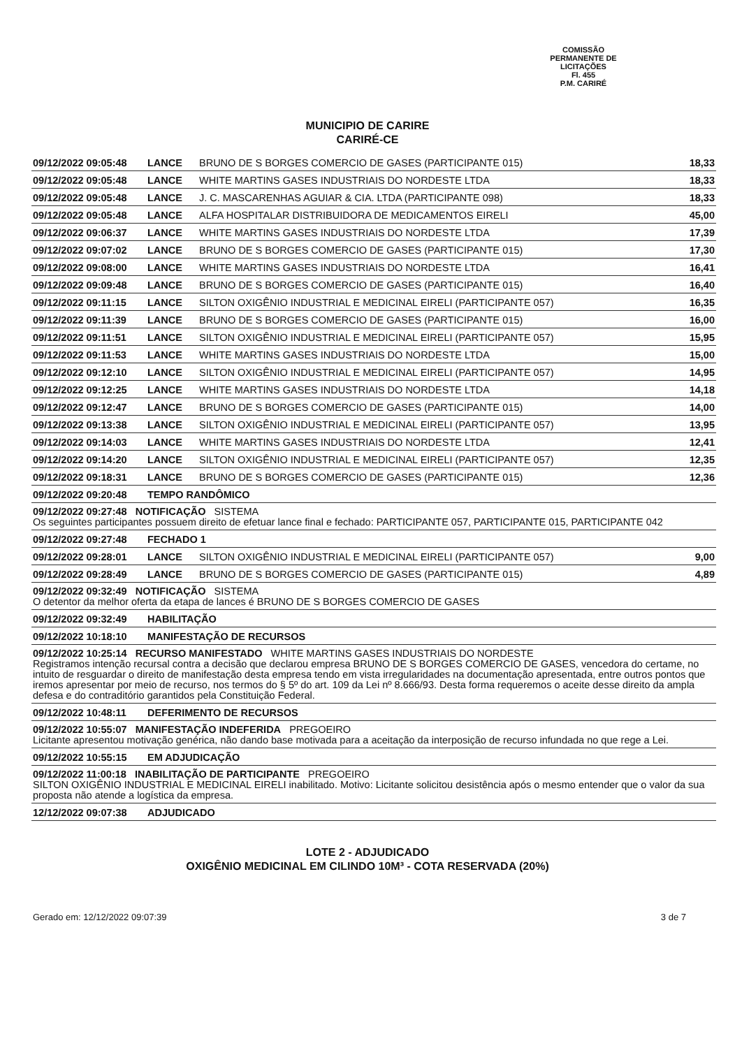COMISSÃO PERMANENTE DE LICITAÇÕES
Fl. 455
P.M. CARIRÉ
MUNICIPIO DE CARIRE
CARIRÉ-CE
| 09/12/2022 09:05:48 | LANCE | BRUNO DE S BORGES COMERCIO DE GASES (PARTICIPANTE 015) | 18,33 |
| 09/12/2022 09:05:48 | LANCE | WHITE MARTINS GASES INDUSTRIAIS DO NORDESTE LTDA | 18,33 |
| 09/12/2022 09:05:48 | LANCE | J. C. MASCARENHAS AGUIAR & CIA. LTDA (PARTICIPANTE 098) | 18,33 |
| 09/12/2022 09:05:48 | LANCE | ALFA HOSPITALAR DISTRIBUIDORA DE MEDICAMENTOS EIRELI | 45,00 |
| 09/12/2022 09:06:37 | LANCE | WHITE MARTINS GASES INDUSTRIAIS DO NORDESTE LTDA | 17,39 |
| 09/12/2022 09:07:02 | LANCE | BRUNO DE S BORGES COMERCIO DE GASES (PARTICIPANTE 015) | 17,30 |
| 09/12/2022 09:08:00 | LANCE | WHITE MARTINS GASES INDUSTRIAIS DO NORDESTE LTDA | 16,41 |
| 09/12/2022 09:09:48 | LANCE | BRUNO DE S BORGES COMERCIO DE GASES (PARTICIPANTE 015) | 16,40 |
| 09/12/2022 09:11:15 | LANCE | SILTON OXIGÊNIO INDUSTRIAL E MEDICINAL EIRELI (PARTICIPANTE 057) | 16,35 |
| 09/12/2022 09:11:39 | LANCE | BRUNO DE S BORGES COMERCIO DE GASES (PARTICIPANTE 015) | 16,00 |
| 09/12/2022 09:11:51 | LANCE | SILTON OXIGÊNIO INDUSTRIAL E MEDICINAL EIRELI (PARTICIPANTE 057) | 15,95 |
| 09/12/2022 09:11:53 | LANCE | WHITE MARTINS GASES INDUSTRIAIS DO NORDESTE LTDA | 15,00 |
| 09/12/2022 09:12:10 | LANCE | SILTON OXIGÊNIO INDUSTRIAL E MEDICINAL EIRELI (PARTICIPANTE 057) | 14,95 |
| 09/12/2022 09:12:25 | LANCE | WHITE MARTINS GASES INDUSTRIAIS DO NORDESTE LTDA | 14,18 |
| 09/12/2022 09:12:47 | LANCE | BRUNO DE S BORGES COMERCIO DE GASES (PARTICIPANTE 015) | 14,00 |
| 09/12/2022 09:13:38 | LANCE | SILTON OXIGÊNIO INDUSTRIAL E MEDICINAL EIRELI (PARTICIPANTE 057) | 13,95 |
| 09/12/2022 09:14:03 | LANCE | WHITE MARTINS GASES INDUSTRIAIS DO NORDESTE LTDA | 12,41 |
| 09/12/2022 09:14:20 | LANCE | SILTON OXIGÊNIO INDUSTRIAL E MEDICINAL EIRELI (PARTICIPANTE 057) | 12,35 |
| 09/12/2022 09:18:31 | LANCE | BRUNO DE S BORGES COMERCIO DE GASES (PARTICIPANTE 015) | 12,36 |
| 09/12/2022 09:20:48 | TEMPO RANDÔMICO | | |
| 09/12/2022 09:27:48 NOTIFICAÇÃO SISTEMA Os seguintes participantes possuem direito de efetuar lance final e fechado: PARTICIPANTE 057, PARTICIPANTE 015, PARTICIPANTE 042 | | | |
| 09/12/2022 09:27:48 | FECHADO 1 | | |
| 09/12/2022 09:28:01 | LANCE | SILTON OXIGÊNIO INDUSTRIAL E MEDICINAL EIRELI (PARTICIPANTE 057) | 9,00 |
| 09/12/2022 09:28:49 | LANCE | BRUNO DE S BORGES COMERCIO DE GASES (PARTICIPANTE 015) | 4,89 |
| 09/12/2022 09:32:49 NOTIFICAÇÃO SISTEMA O detentor da melhor oferta da etapa de lances é BRUNO DE S BORGES COMERCIO DE GASES | | | |
| 09/12/2022 09:32:49 | HABILITAÇÃO | | |
| 09/12/2022 10:18:10 | MANIFESTAÇÃO DE RECURSOS | | |
| 09/12/2022 10:25:14 RECURSO MANIFESTADO WHITE MARTINS GASES INDUSTRIAIS DO NORDESTE Registramos intenção recursal contra a decisão que declarou empresa BRUNO DE S BORGES COMERCIO DE GASES, vencedora do certame, no intuito de resguardar o direito de manifestação desta empresa tendo em vista irregularidades na documentação apresentada, entre outros pontos que iremos apresentar por meio de recurso, nos termos do § 5º do art. 109 da Lei nº 8.666/93. Desta forma requeremos o aceite desse direito da ampla defesa e do contraditório garantidos pela Constituição Federal. | | | |
| 09/12/2022 10:48:11 | DEFERIMENTO DE RECURSOS | | |
| 09/12/2022 10:55:07 MANIFESTAÇÃO INDEFERIDA PREGOEIRO Licitante apresentou motivação genérica, não dando base motivada para a aceitação da interposição de recurso infundada no que rege a Lei. | | | |
| 09/12/2022 10:55:15 | EM ADJUDICAÇÃO | | |
| 09/12/2022 11:00:18 INABILITAÇÃO DE PARTICIPANTE PREGOEIRO SILTON OXIGÊNIO INDUSTRIAL E MEDICINAL EIRELI inabilitado. Motivo: Licitante solicitou desistência após o mesmo entender que o valor da sua proposta não atende a logística da empresa. | | | |
| 12/12/2022 09:07:38 | ADJUDICADO | | |
LOTE 2 - ADJUDICADO
OXIGÊNIO MEDICINAL EM CILINDO 10M³ - COTA RESERVADA (20%)
Gerado em: 12/12/2022 09:07:39 3 de 7